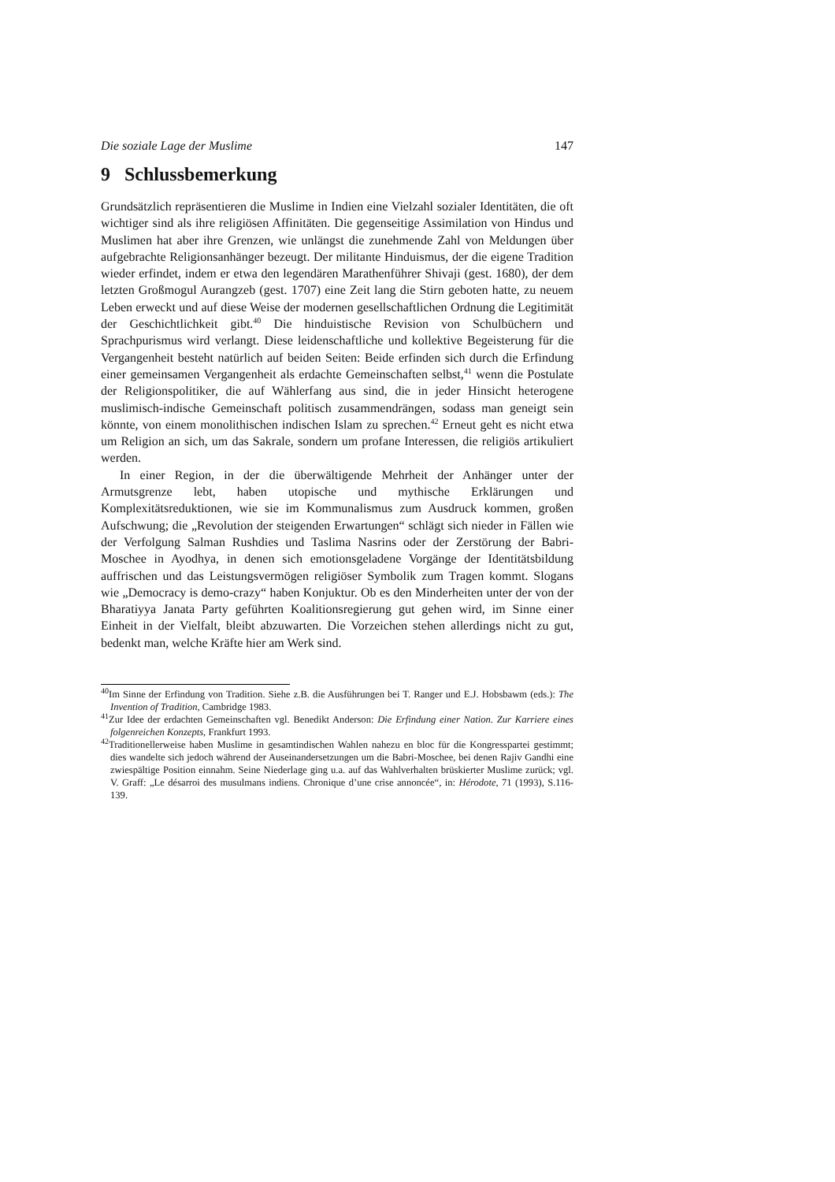Die soziale Lage der Muslime 147
9 Schlussbemerkung
Grundsätzlich repräsentieren die Muslime in Indien eine Vielzahl sozialer Identitäten, die oft wichtiger sind als ihre religiösen Affinitäten. Die gegenseitige Assimilation von Hindus und Muslimen hat aber ihre Grenzen, wie unlängst die zunehmende Zahl von Meldungen über aufgebrachte Religionsanhänger bezeugt. Der militante Hinduismus, der die eigene Tradition wieder erfindet, indem er etwa den legendären Marathenführer Shivaji (gest. 1680), der dem letzten Großmogul Aurangzeb (gest. 1707) eine Zeit lang die Stirn geboten hatte, zu neuem Leben erweckt und auf diese Weise der modernen gesellschaftlichen Ordnung die Legitimität der Geschichtlichkeit gibt.<sup>40</sup> Die hinduistische Revision von Schulbüchern und Sprachpurismus wird verlangt. Diese leidenschaftliche und kollektive Begeisterung für die Vergangenheit besteht natürlich auf beiden Seiten: Beide erfinden sich durch die Erfindung einer gemeinsamen Vergangenheit als erdachte Gemeinschaften selbst,<sup>41</sup> wenn die Postulate der Religionspolitiker, die auf Wählerfang aus sind, die in jeder Hinsicht heterogene muslimisch-indische Gemeinschaft politisch zusammendrängen, sodass man geneigt sein könnte, von einem monolithischen indischen Islam zu sprechen.<sup>42</sup> Erneut geht es nicht etwa um Religion an sich, um das Sakrale, sondern um profane Interessen, die religiös artikuliert werden.
In einer Region, in der die überwältigende Mehrheit der Anhänger unter der Armutsgrenze lebt, haben utopische und mythische Erklärungen und Komplexitätsreduktionen, wie sie im Kommunalismus zum Ausdruck kommen, großen Aufschwung; die „Revolution der steigenden Erwartungen“ schlägt sich nieder in Fällen wie der Verfolgung Salman Rushdies und Taslima Nasrins oder der Zerstörung der Babri-Moschee in Ayodhya, in denen sich emotionsgeladene Vorgänge der Identitätsbildung auffrischen und das Leistungsvermögen religiöser Symbolik zum Tragen kommt. Slogans wie „Democracy is demo-crazy“ haben Konjuktur. Ob es den Minderheiten unter der von der Bharatiyya Janata Party geführten Koalitionsregierung gut gehen wird, im Sinne einer Einheit in der Vielfalt, bleibt abzuwarten. Die Vorzeichen stehen allerdings nicht zu gut, bedenkt man, welche Kräfte hier am Werk sind.
<sup>40</sup> Im Sinne der Erfindung von Tradition. Siehe z.B. die Ausführungen bei T. Ranger und E.J. Hobsbawm (eds.): The Invention of Tradition, Cambridge 1983.
<sup>41</sup> Zur Idee der erdachten Gemeinschaften vgl. Benedikt Anderson: Die Erfindung einer Nation. Zur Karriere eines folgenreichen Konzepts, Frankfurt 1993.
<sup>42</sup> Traditionellerweise haben Muslime in gesamtindischen Wahlen nahezu en bloc für die Kongresspartei gestimmt; dies wandelte sich jedoch während der Auseinandersetzungen um die Babri-Moschee, bei denen Rajiv Gandhi eine zwiespältige Position einnahm. Seine Niederlage ging u.a. auf das Wahlverhalten brüskierter Muslime zurück; vgl. V. Graff: „Le désarroi des musulmans indiens. Chronique d’une crise annoncée“, in: Hérodote, 71 (1993), S.116-139.